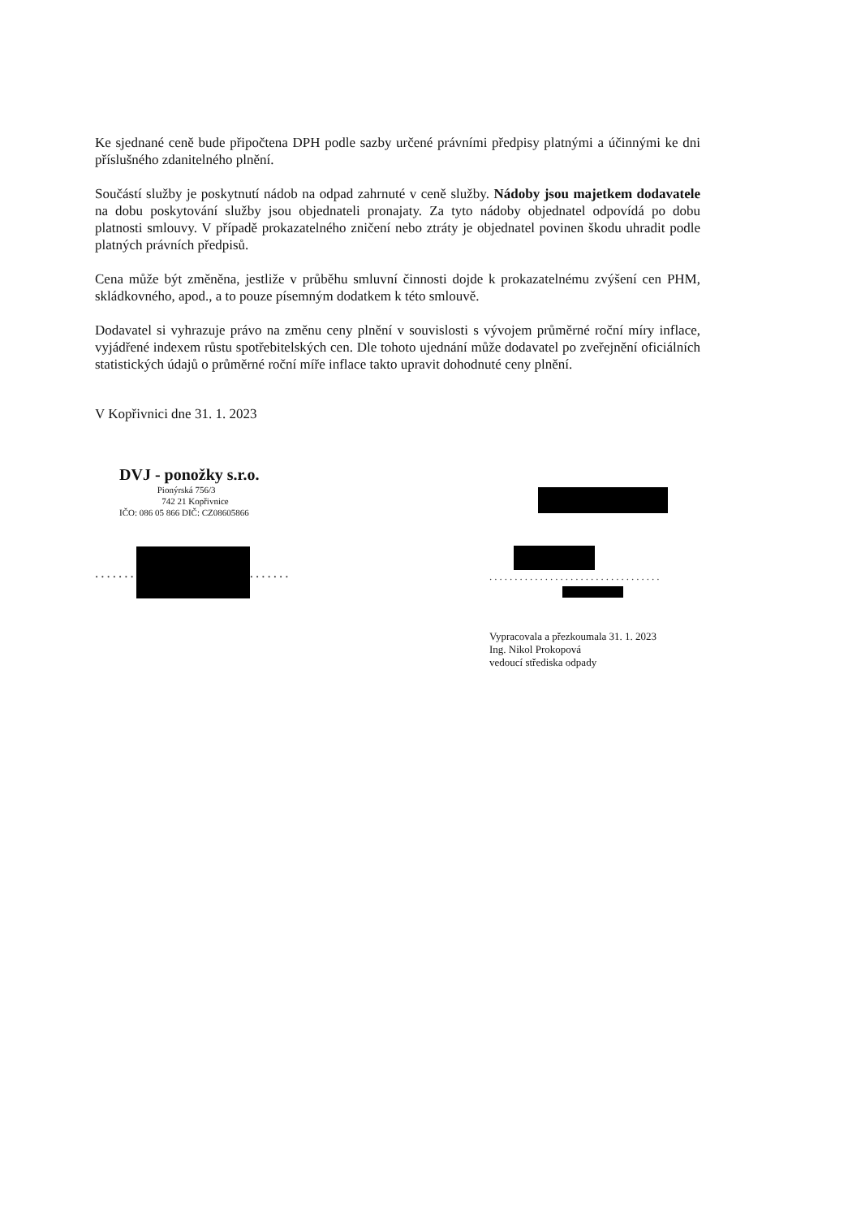Ke sjednané ceně bude připočtena DPH podle sazby určené právními předpisy platnými a účinnými ke dni příslušného zdanitelného plnění.
Součástí služby je poskytnutí nádob na odpad zahrnuté v ceně služby. Nádoby jsou majetkem dodavatele na dobu poskytování služby jsou objednateli pronajaty. Za tyto nádoby objednatel odpovídá po dobu platnosti smlouvy. V případě prokazatelného zničení nebo ztráty je objednatel povinen škodu uhradit podle platných právních předpisů.
Cena může být změněna, jestliže v průběhu smluvní činnosti dojde k prokazatelnému zvýšení cen PHM, skládkovného, apod., a to pouze písemným dodatkem k této smlouvě.
Dodavatel si vyhrazuje právo na změnu ceny plnění v souvislosti s vývojem průměrné roční míry inflace, vyjádřené indexem růstu spotřebitelských cen. Dle tohoto ujednání může dodavatel po zveřejnění oficiálních statistických údajů o průměrné roční míře inflace takto upravit dohodnuté ceny plnění.
V Kopřivnici dne 31. 1. 2023
DVJ - ponožky s.r.o.
Pionýrská 756/3
742 21 Kopřivnice
IČO: 086 05 866 DIČ: CZ08605866
....... .......
..................................
Vypracovala a přezkoumala 31. 1. 2023
Ing. Nikol Prokopová
vedoucí střediska odpady